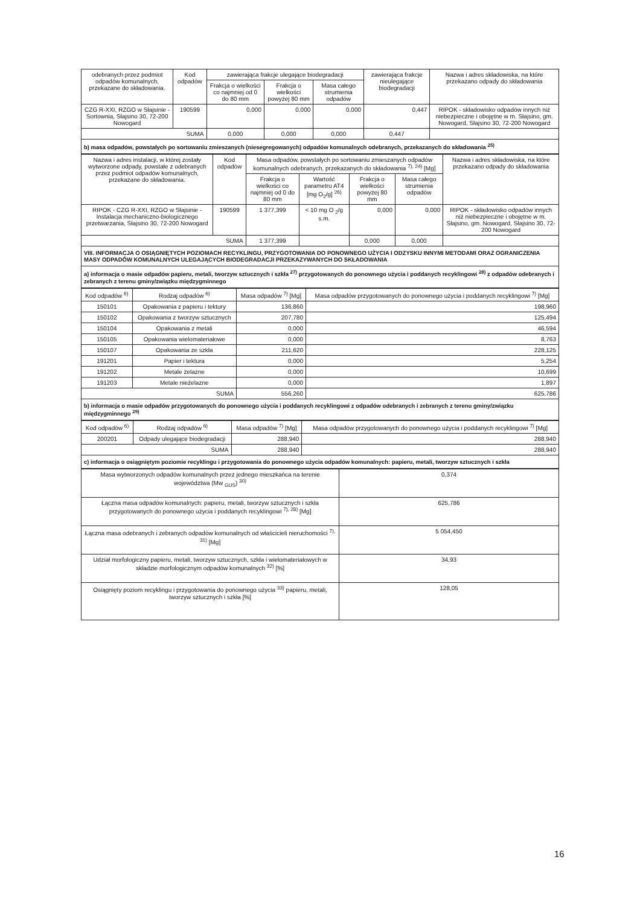| odebranych przez podmiot odpadów komunalnych, przekazane do składowania. | Kod odpadów | zawierająca frakcje ulegające biodegradacji | | | zawierająca frakcje nieulegające biodegradacji | Nazwa i adres składowiska, na które przekazano odpady do składowania |
| --- | --- | --- | --- | --- | --- | --- |
| | | Frakcja o wielkości co najmniej od 0 do 80 mm | Frakcja o wielkości powyżej 80 mm | Masa całego strumienia odpadów | | |
| CZG R-XXI, RZGO w Słajsinie - Sortownia, Słajsino 30, 72-200 Nowogard | 190599 | 0,000 | 0,000 | 0,000 | 0,447 | RIPOK - składowisko odpadów innych niż niebezpieczne i obojętne w m. Słajsino, gm. Nowogard, Słajsino 30, 72-200 Nowogard |
| SUMA | | 0,000 | 0,000 | 0,000 | 0,447 | |
b) masa odpadów, powstałych po sortowaniu zmieszanych (niesegregowanych) odpadów komunalnych odebranych, przekazanych do składowania <sup>25)</sup>
| Nazwa i adres instalacji, w której zostały wytworzone odpady, powstałe z odebranych przez podmiot odpadów komunalnych, przekazane do składowania. | Kod odpadów | Masa odpadów, powstałych po sortowaniu zmieszanych odpadów komunalnych odebranych, przekazanych do składowania <sup>7), 24)</sup> [Mg] | | | | Nazwa i adres składowiska, na które przekazano odpady do składowania |
| --- | --- | --- | --- | --- | --- | --- |
| | | Frakcja o wielkości co najmniej od 0 do 80 mm | Wartość parametru AT4 [mg O<sub>2</sub>/g] <sup>26)</sup> | Frakcja o wielkości powyżej 80 mm | Masa całego strumienia odpadów | |
| RIPOK - CZG R-XXI, RZGO w Słajsinie - Instalacja mechaniczno-biologicznego przetwarzania, Słajsino 30, 72-200 Nowogard | 190599 | 1 377,399 | < 10 mg O <sub>2</sub>/g s.m. | 0,000 | 0,000 | RIPOK - składowisko odpadów innych niż niebezpieczne i obojętne w m. Słajsino, gm. Nowogard, Słajsino 30, 72-200 Nowogard |
| SUMA | | 1 377,399 | | 0,000 | 0,000 | |
VIII. INFORMACJA O OSIĄGNIĘTYCH POZIOMACH RECYKLINGU, PRZYGOTOWANIA DO PONOWNEGO UŻYCIA I ODZYSKU INNYMI METODAMI ORAZ OGRANICZENIA MASY ODPADÓW KOMUNALNYCH ULEGAJĄCYCH BIODEGRADACJI PRZEKAZYWANYCH DO SKŁADOWANIA
a) informacja o masie odpadów papieru, metali, tworzyw sztucznych i szkła <sup>27)</sup> przygotowanych do ponownego użycia i poddanych recyklingowi <sup>28)</sup> z odpadów odebranych i zebranych z terenu gminy/związku międzygminnego
| Kod odpadów <sup>6)</sup> | Rodzaj odpadów <sup>6)</sup> | Masa odpadów <sup>7)</sup> [Mg] | Masa odpadów przygotowanych do ponownego użycia i poddanych recyklingowi <sup>7)</sup> [Mg] |
| --- | --- | --- | --- |
| 150101 | Opakowania z papieru i tektury | 136,860 | 198,960 |
| 150102 | Opakowania z tworzyw sztucznych | 207,780 | 125,494 |
| 150104 | Opakowania z metali | 0,000 | 46,594 |
| 150105 | Opakowania wielomateriałowe | 0,000 | 8,763 |
| 150107 | Opakowania ze szkła | 211,620 | 228,125 |
| 191201 | Papier i tektura | 0,000 | 5,254 |
| 191202 | Metale żelazne | 0,000 | 10,699 |
| 191203 | Metale nieżelazne | 0,000 | 1,897 |
| SUMA | | 556,260 | 625,786 |
b) informacja o masie odpadów przygotowanych do ponownego użycia i poddanych recyklingowi z odpadów odebranych i zebranych z terenu gminy/związku międzygminnego <sup>29)</sup>
| Kod odpadów <sup>6)</sup> | Rodzaj odpadów <sup>6)</sup> | Masa odpadów <sup>7)</sup> [Mg] | Masa odpadów przygotowanych do ponownego użycia i poddanych recyklingowi <sup>7)</sup> [Mg] |
| --- | --- | --- | --- |
| 200201 | Odpady ulegające biodegradacji | 288,940 | 288,940 |
| SUMA | | 288,940 | 288,940 |
c) informacja o osiągniętym poziomie recyklingu i przygotowania do ponownego użycia odpadów komunalnych: papieru, metali, tworzyw sztucznych i szkła
| Masa wytworzonych odpadów komunalnych przez jednego mieszkańca na terenie województwa (Mw <sub>GUS</sub>) <sup>30)</sup> | 0,374 |
| Łączna masa odpadów komunalnych: papieru, metali, tworzyw sztucznych i szkła przygotowanych do ponownego użycia i poddanych recyklingowi <sup>7), 28)</sup> [Mg] | 625,786 |
| Łączna masa odebranych i zebranych odpadów komunalnych od właścicieli nieruchomości <sup>7), 31)</sup> [Mg] | 5 054,450 |
| Udział morfologiczny papieru, metali, tworzyw sztucznych, szkła i wielomateriałowych w składzie morfologicznym odpadów komunalnych <sup>32)</sup> [%] | 34,93 |
| Osiągnięty poziom recyklingu i przygotowania do ponownego użycia <sup>33)</sup> papieru, metali, tworzyw sztucznych i szkła [%] | 128,05 |
16